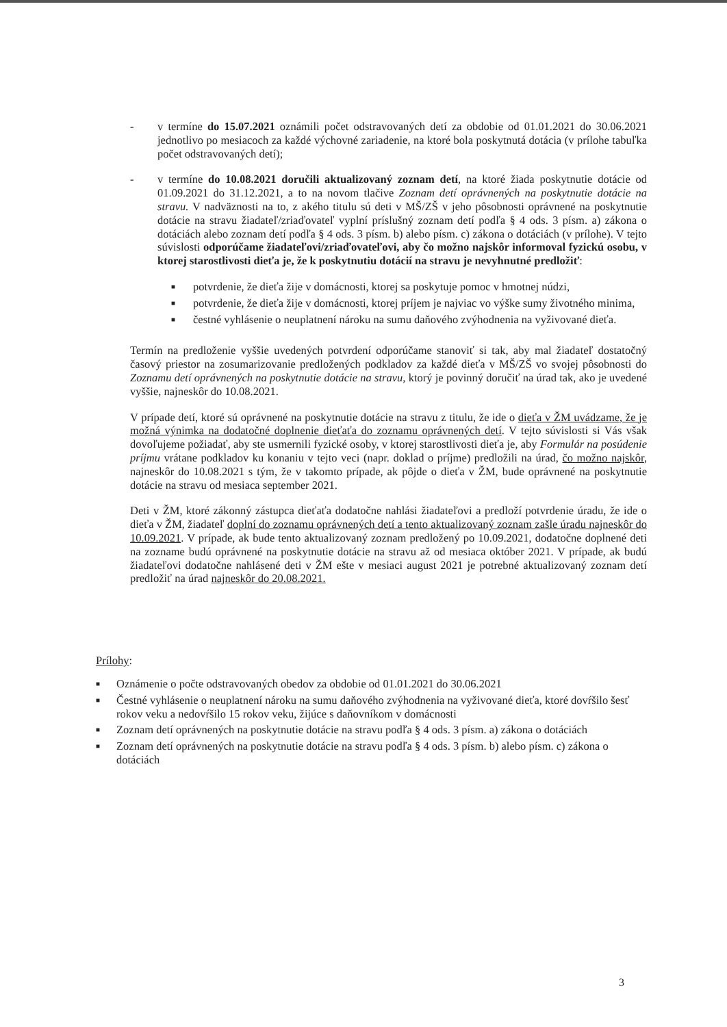- v termíne do 15.07.2021 oznámili počet odstravovaných detí za obdobie od 01.01.2021 do 30.06.2021 jednotlivo po mesiacoch za každé výchovné zariadenie, na ktoré bola poskytnutá dotácia (v prílohe tabuľka počet odstravovaných detí);
- v termíne do 10.08.2021 doručili aktualizovaný zoznam detí, na ktoré žiada poskytnutie dotácie od 01.09.2021 do 31.12.2021, a to na novom tlačive Zoznam detí oprávnených na poskytnutie dotácie na stravu. V nadväznosti na to, z akého titulu sú deti v MŠ/ZŠ v jeho pôsobnosti oprávnené na poskytnutie dotácie na stravu žiadateľ/zriaďovateľ vyplní príslušný zoznam detí podľa § 4 ods. 3 písm. a) zákona o dotáciách alebo zoznam detí podľa § 4 ods. 3 písm. b) alebo písm. c) zákona o dotáciách (v prílohe). V tejto súvislosti odporúčame žiadateľovi/zriaďovateľovi, aby čo možno najskôr informoval fyzickú osobu, v ktorej starostlivosti dieťa je, že k poskytnutiu dotácií na stravu je nevyhnutné predložiť:
■ potvrdenie, že dieťa žije v domácnosti, ktorej sa poskytuje pomoc v hmotnej núdzi,
■ potvrdenie, že dieťa žije v domácnosti, ktorej príjem je najviac vo výške sumy životného minima,
■ čestné vyhlásenie o neuplatnení nároku na sumu daňového zvýhodnenia na vyživované dieťa.
Termín na predloženie vyššie uvedených potvrdení odporúčame stanoviť si tak, aby mal žiadateľ dostatočný časový priestor na zosumarizovanie predložených podkladov za každé dieťa v MŠ/ZŠ vo svojej pôsobnosti do Zoznamu detí oprávnených na poskytnutie dotácie na stravu, ktorý je povinný doručiť na úrad tak, ako je uvedené vyššie, najneskôr do 10.08.2021.
V prípade detí, ktoré sú oprávnené na poskytnutie dotácie na stravu z titulu, že ide o dieťa v ŽM uvádzame, že je možná výnimka na dodatočné doplnenie dieťaťa do zoznamu oprávnených detí. V tejto súvislosti si Vás však dovoľujeme požiadať, aby ste usmernili fyzické osoby, v ktorej starostlivosti dieťa je, aby Formulár na posúdenie príjmu vrátane podkladov ku konaniu v tejto veci (napr. doklad o príjme) predložili na úrad, čo možno najskôr, najneskôr do 10.08.2021 s tým, že v takomto prípade, ak pôjde o dieťa v ŽM, bude oprávnené na poskytnutie dotácie na stravu od mesiaca september 2021.
Deti v ŽM, ktoré zákonný zástupca dieťaťa dodatočne nahlási žiadateľovi a predloží potvrdenie úradu, že ide o dieťa v ŽM, žiadateľ doplní do zoznamu oprávnených detí a tento aktualizovaný zoznam zašle úradu najneskôr do 10.09.2021. V prípade, ak bude tento aktualizovaný zoznam predložený po 10.09.2021, dodatočne doplnené deti na zozname budú oprávnené na poskytnutie dotácie na stravu až od mesiaca október 2021. V prípade, ak budú žiadateľovi dodatočne nahlásené deti v ŽM ešte v mesiaci august 2021 je potrebné aktualizovaný zoznam detí predložiť na úrad najneskôr do 20.08.2021.
Prílohy:
■ Oznámenie o počte odstravovaných obedov za obdobie od 01.01.2021 do 30.06.2021
■ Čestné vyhlásenie o neuplatnení nároku na sumu daňového zvýhodnenia na vyživované dieťa, ktoré dovŕšilo šesť rokov veku a nedovŕšilo 15 rokov veku, žijúce s daňovníkom v domácnosti
■ Zoznam detí oprávnených na poskytnutie dotácie na stravu podľa § 4 ods. 3 písm. a) zákona o dotáciách
■ Zoznam detí oprávnených na poskytnutie dotácie na stravu podľa § 4 ods. 3 písm. b) alebo písm. c) zákona o dotáciách
3